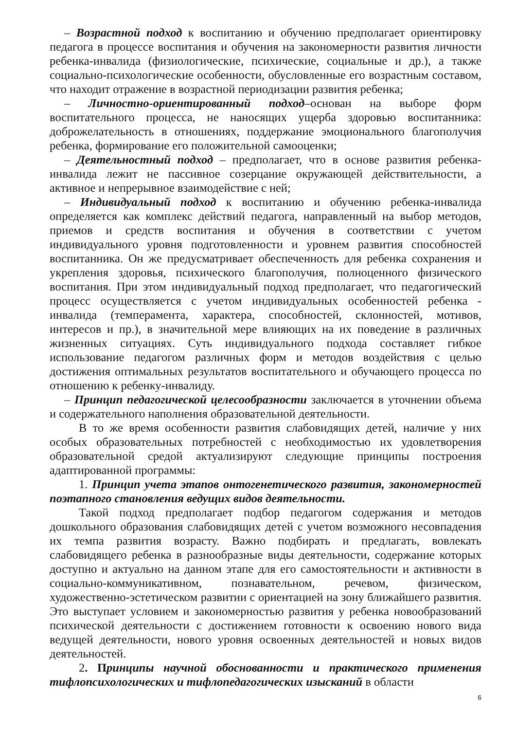– Возрастной подход к воспитанию и обучению предполагает ориентировку педагога в процессе воспитания и обучения на закономерности развития личности ребенка-инвалида (физиологические, психические, социальные и др.), а также социально-психологические особенности, обусловленные его возрастным составом, что находит отражение в возрастной периодизации развития ребенка;
– Личностно-ориентированный подход–основан на выборе форм воспитательного процесса, не наносящих ущерба здоровью воспитанника: доброжелательность в отношениях, поддержание эмоционального благополучия ребенка, формирование его положительной самооценки;
– Деятельностный подход – предполагает, что в основе развития ребенка-инвалида лежит не пассивное созерцание окружающей действительности, а активное и непрерывное взаимодействие с ней;
– Индивидуальный подход к воспитанию и обучению ребенка-инвалида определяется как комплекс действий педагога, направленный на выбор методов, приемов и средств воспитания и обучения в соответствии с учетом индивидуального уровня подготовленности и уровнем развития способностей воспитанника. Он же предусматривает обеспеченность для ребенка сохранения и укрепления здоровья, психического благополучия, полноценного физического воспитания. При этом индивидуальный подход предполагает, что педагогический процесс осуществляется с учетом индивидуальных особенностей ребенка - инвалида (темперамента, характера, способностей, склонностей, мотивов, интересов и пр.), в значительной мере влияющих на их поведение в различных жизненных ситуациях. Суть индивидуального подхода составляет гибкое использование педагогом различных форм и методов воздействия с целью достижения оптимальных результатов воспитательного и обучающего процесса по отношению к ребенку-инвалиду.
– Принцип педагогической целесообразности заключается в уточнении объема и содержательного наполнения образовательной деятельности.
В то же время особенности развития слабовидящих детей, наличие у них особых образовательных потребностей с необходимостью их удовлетворения образовательной средой актуализируют следующие принципы построения адаптированной программы:
1. Принцип учета этапов онтогенетического развития, закономерностей поэтапного становления ведущих видов деятельности.
Такой подход предполагает подбор педагогом содержания и методов дошкольного образования слабовидящих детей с учетом возможного несовпадения их темпа развития возрасту. Важно подбирать и предлагать, вовлекать слабовидящего ребенка в разнообразные виды деятельности, содержание которых доступно и актуально на данном этапе для его самостоятельности и активности в социально-коммуникативном, познавательном, речевом, физическом, художественно-эстетическом развитии с ориентацией на зону ближайшего развития. Это выступает условием и закономерностью развития у ребенка новообразований психической деятельности с достижением готовности к освоению нового вида ведущей деятельности, нового уровня освоенных деятельностей и новых видов деятельностей.
2. Принципы научной обоснованности и практического применения тифлопсихологических и тифлопедагогических изысканий в области
6